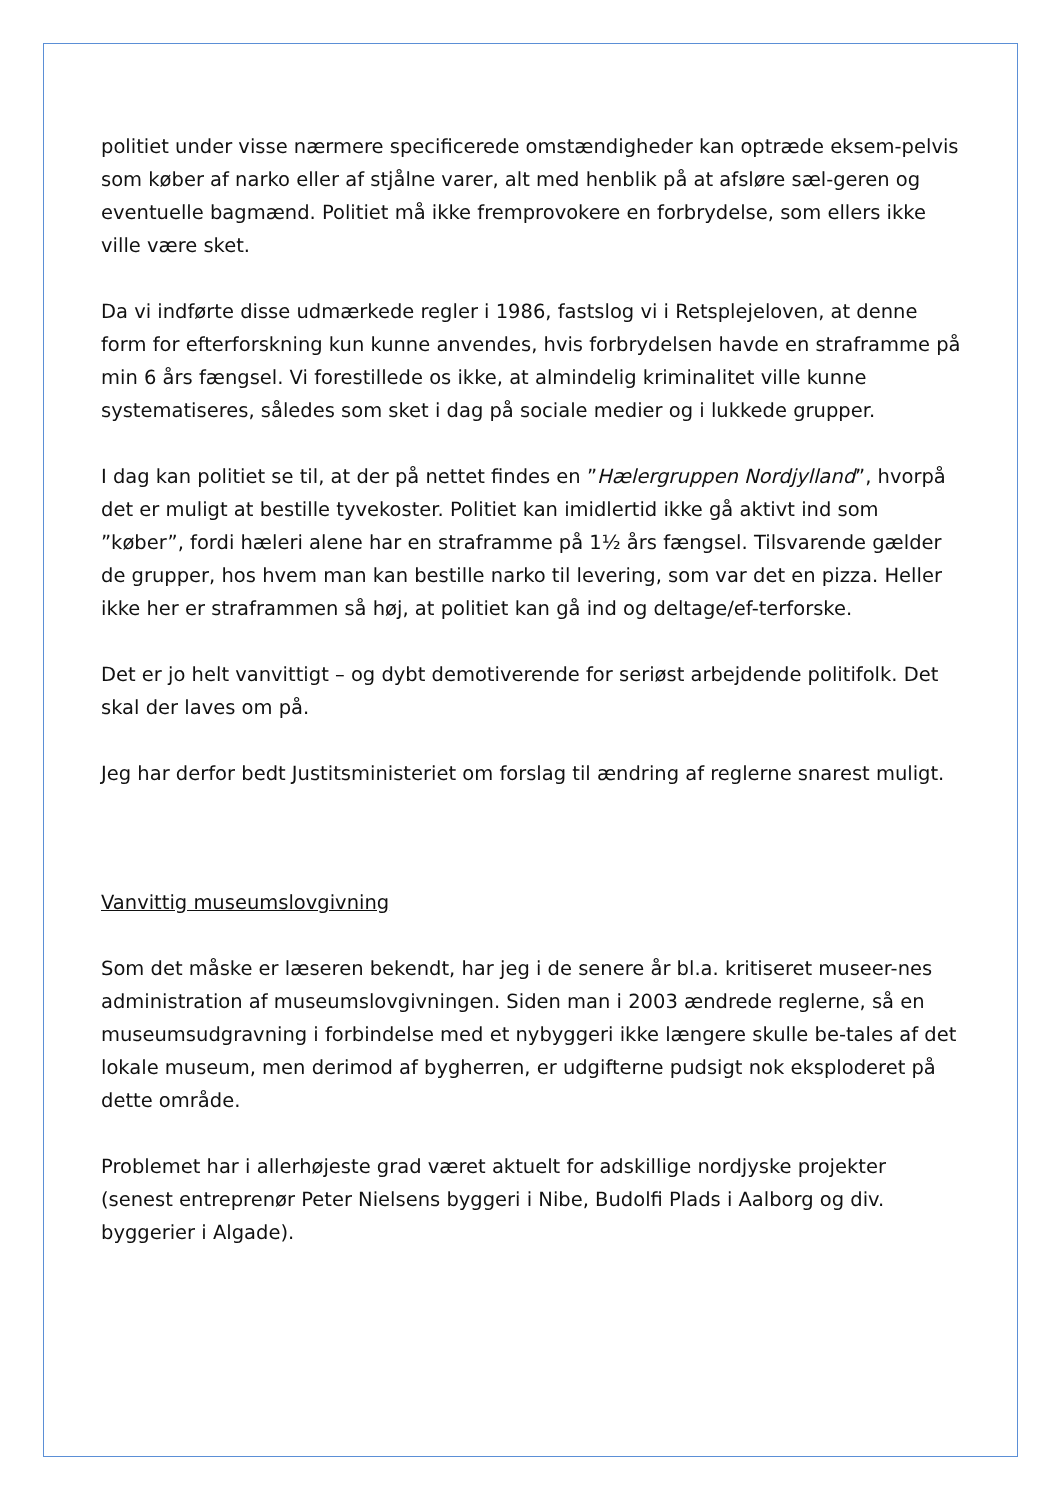politiet under visse nærmere specificerede omstændigheder kan optræde eksem-pelvis som køber af narko eller af stjålne varer, alt med henblik på at afsløre sæl-geren og eventuelle bagmænd. Politiet må ikke fremprovokere en forbrydelse, som ellers ikke ville være sket.
Da vi indførte disse udmærkede regler i 1986, fastslog vi i Retsplejeloven, at denne form for efterforskning kun kunne anvendes, hvis forbrydelsen havde en straframme på min 6 års fængsel. Vi forestillede os ikke, at almindelig kriminalitet ville kunne systematiseres, således som sket i dag på sociale medier og i lukkede grupper.
I dag kan politiet se til, at der på nettet findes en ”Hælergruppen Nordjylland”, hvorpå det er muligt at bestille tyvekoster. Politiet kan imidlertid ikke gå aktivt ind som ”køber”, fordi hæleri alene har en straframme på 1½ års fængsel. Tilsvarende gælder de grupper, hos hvem man kan bestille narko til levering, som var det en pizza. Heller ikke her er straframmen så høj, at politiet kan gå ind og deltage/ef-terforske.
Det er jo helt vanvittigt – og dybt demotiverende for seriøst arbejdende politifolk. Det skal der laves om på.
Jeg har derfor bedt Justitsministeriet om forslag til ændring af reglerne snarest muligt.
Vanvittig museumslovgivning
Som det måske er læseren bekendt, har jeg i de senere år bl.a. kritiseret museer-nes administration af museumslovgivningen. Siden man i 2003 ændrede reglerne, så en museumsudgravning i forbindelse med et nybyggeri ikke længere skulle be-tales af det lokale museum, men derimod af bygherren, er udgifterne pudsigt nok eksploderet på dette område.
Problemet har i allerhøjeste grad været aktuelt for adskillige nordjyske projekter (senest entreprenør Peter Nielsens byggeri i Nibe, Budolfi Plads i Aalborg og div. byggerier i Algade).